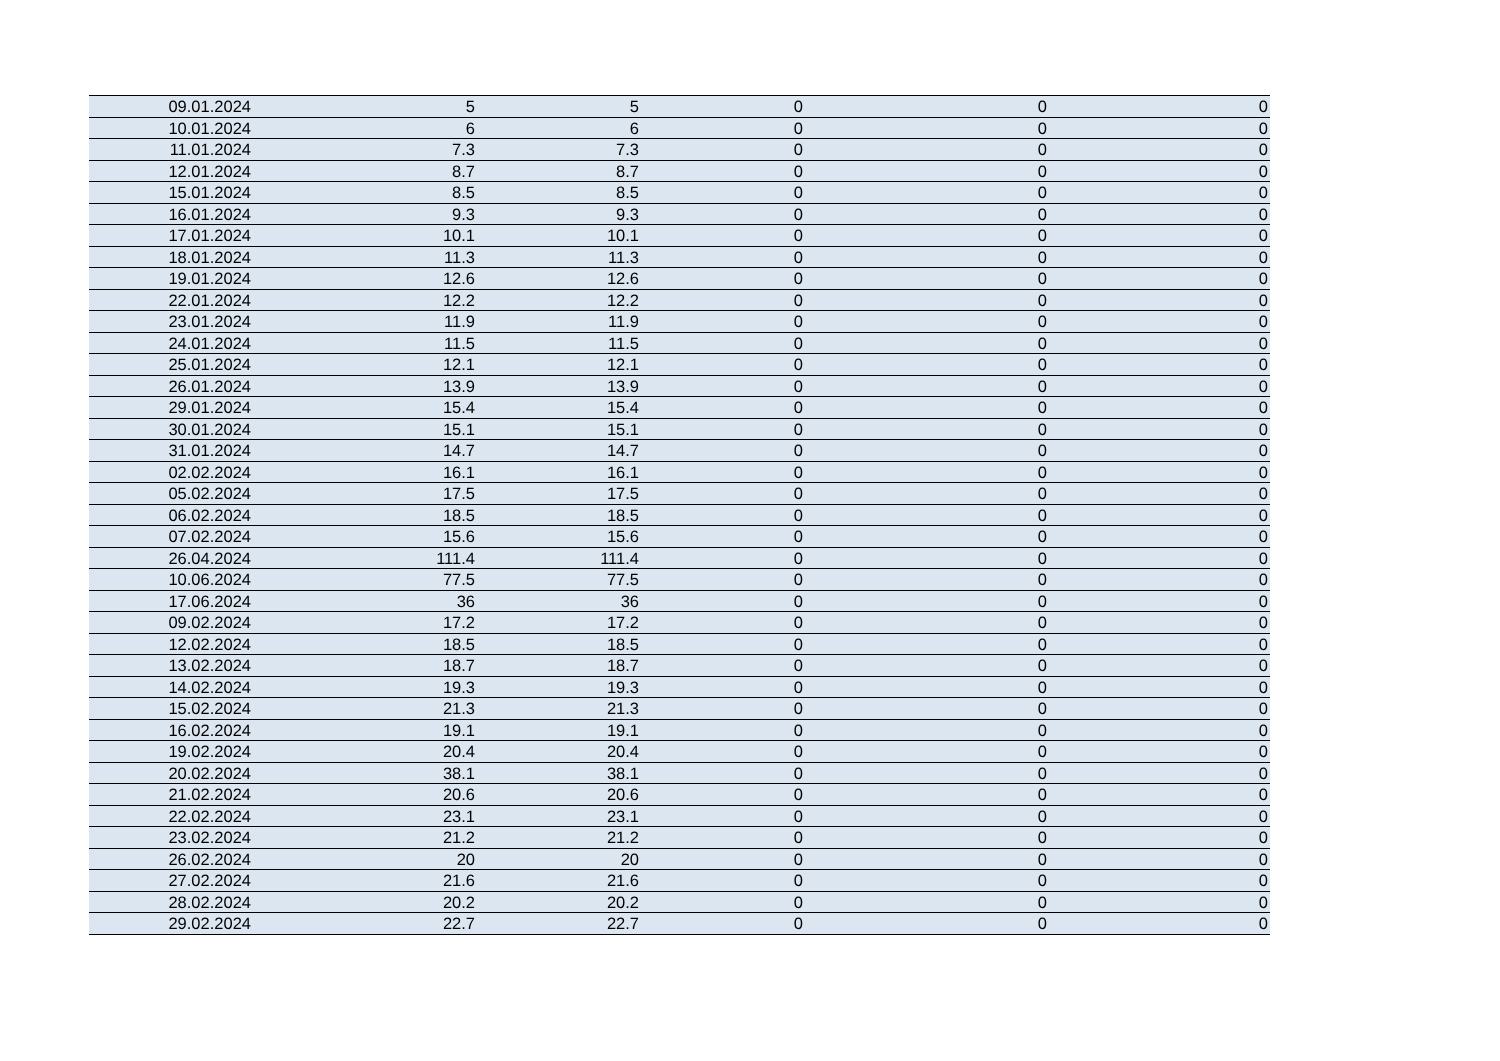| 09.01.2024 | 5 | 5 | 0 | 0 | 0 |
| 10.01.2024 | 6 | 6 | 0 | 0 | 0 |
| 11.01.2024 | 7.3 | 7.3 | 0 | 0 | 0 |
| 12.01.2024 | 8.7 | 8.7 | 0 | 0 | 0 |
| 15.01.2024 | 8.5 | 8.5 | 0 | 0 | 0 |
| 16.01.2024 | 9.3 | 9.3 | 0 | 0 | 0 |
| 17.01.2024 | 10.1 | 10.1 | 0 | 0 | 0 |
| 18.01.2024 | 11.3 | 11.3 | 0 | 0 | 0 |
| 19.01.2024 | 12.6 | 12.6 | 0 | 0 | 0 |
| 22.01.2024 | 12.2 | 12.2 | 0 | 0 | 0 |
| 23.01.2024 | 11.9 | 11.9 | 0 | 0 | 0 |
| 24.01.2024 | 11.5 | 11.5 | 0 | 0 | 0 |
| 25.01.2024 | 12.1 | 12.1 | 0 | 0 | 0 |
| 26.01.2024 | 13.9 | 13.9 | 0 | 0 | 0 |
| 29.01.2024 | 15.4 | 15.4 | 0 | 0 | 0 |
| 30.01.2024 | 15.1 | 15.1 | 0 | 0 | 0 |
| 31.01.2024 | 14.7 | 14.7 | 0 | 0 | 0 |
| 02.02.2024 | 16.1 | 16.1 | 0 | 0 | 0 |
| 05.02.2024 | 17.5 | 17.5 | 0 | 0 | 0 |
| 06.02.2024 | 18.5 | 18.5 | 0 | 0 | 0 |
| 07.02.2024 | 15.6 | 15.6 | 0 | 0 | 0 |
| 26.04.2024 | 111.4 | 111.4 | 0 | 0 | 0 |
| 10.06.2024 | 77.5 | 77.5 | 0 | 0 | 0 |
| 17.06.2024 | 36 | 36 | 0 | 0 | 0 |
| 09.02.2024 | 17.2 | 17.2 | 0 | 0 | 0 |
| 12.02.2024 | 18.5 | 18.5 | 0 | 0 | 0 |
| 13.02.2024 | 18.7 | 18.7 | 0 | 0 | 0 |
| 14.02.2024 | 19.3 | 19.3 | 0 | 0 | 0 |
| 15.02.2024 | 21.3 | 21.3 | 0 | 0 | 0 |
| 16.02.2024 | 19.1 | 19.1 | 0 | 0 | 0 |
| 19.02.2024 | 20.4 | 20.4 | 0 | 0 | 0 |
| 20.02.2024 | 38.1 | 38.1 | 0 | 0 | 0 |
| 21.02.2024 | 20.6 | 20.6 | 0 | 0 | 0 |
| 22.02.2024 | 23.1 | 23.1 | 0 | 0 | 0 |
| 23.02.2024 | 21.2 | 21.2 | 0 | 0 | 0 |
| 26.02.2024 | 20 | 20 | 0 | 0 | 0 |
| 27.02.2024 | 21.6 | 21.6 | 0 | 0 | 0 |
| 28.02.2024 | 20.2 | 20.2 | 0 | 0 | 0 |
| 29.02.2024 | 22.7 | 22.7 | 0 | 0 | 0 |